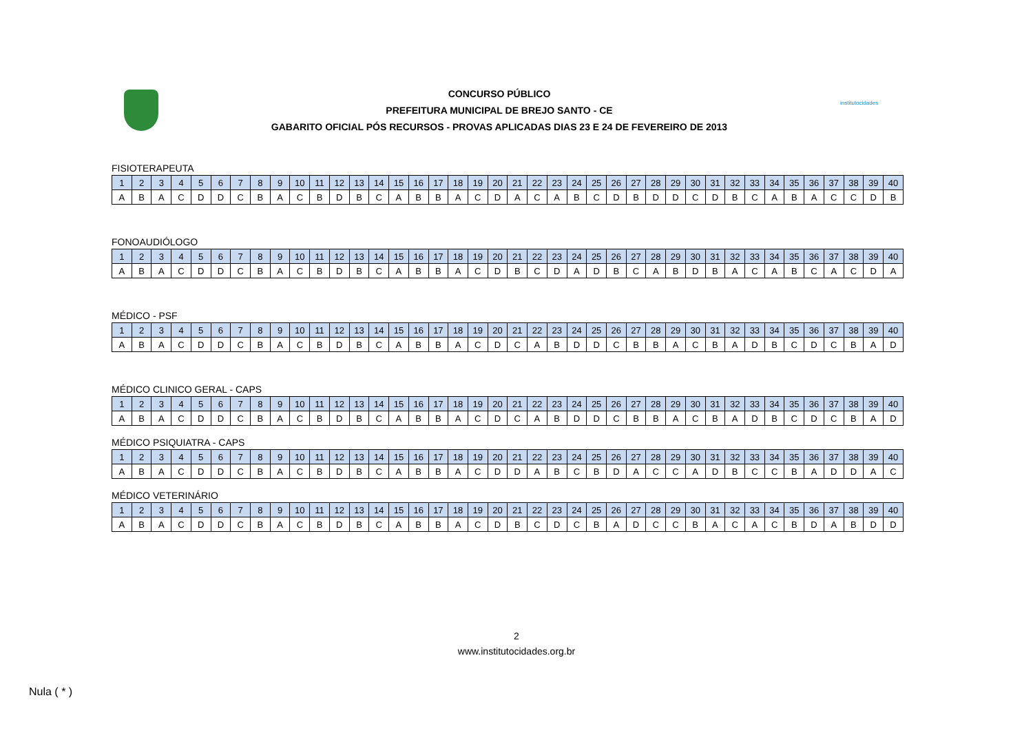CONCURSO PÚBLICO
PREFEITURA MUNICIPAL DE BREJO SANTO - CE
GABARITO OFICIAL PÓS RECURSOS - PROVAS APLICADAS DIAS 23 E 24 DE FEVEREIRO DE 2013
institutocidades
FISIOTERAPEUTA
| 1 | 2 | 3 | 4 | 5 | 6 | 7 | 8 | 9 | 10 | 11 | 12 | 13 | 14 | 15 | 16 | 17 | 18 | 19 | 20 | 21 | 22 | 23 | 24 | 25 | 26 | 27 | 28 | 29 | 30 | 31 | 32 | 33 | 34 | 35 | 36 | 37 | 38 | 39 | 40 |
| A | B | A | C | D | D | C | B | A | C | B | D | B | C | A | B | B | A | C | D | A | C | A | B | C | D | B | D | D | C | D | B | C | A | B | A | C | C | D | B |
FONOAUDIÓLOGO
| 1 | 2 | 3 | 4 | 5 | 6 | 7 | 8 | 9 | 10 | 11 | 12 | 13 | 14 | 15 | 16 | 17 | 18 | 19 | 20 | 21 | 22 | 23 | 24 | 25 | 26 | 27 | 28 | 29 | 30 | 31 | 32 | 33 | 34 | 35 | 36 | 37 | 38 | 39 | 40 |
| A | B | A | C | D | D | C | B | A | C | B | D | B | C | A | B | B | A | C | D | B | C | D | A | D | B | C | A | B | D | B | A | C | A | B | C | A | C | D | A |
MÉDICO - PSF
| 1 | 2 | 3 | 4 | 5 | 6 | 7 | 8 | 9 | 10 | 11 | 12 | 13 | 14 | 15 | 16 | 17 | 18 | 19 | 20 | 21 | 22 | 23 | 24 | 25 | 26 | 27 | 28 | 29 | 30 | 31 | 32 | 33 | 34 | 35 | 36 | 37 | 38 | 39 | 40 |
| A | B | A | C | D | D | C | B | A | C | B | D | B | C | A | B | B | A | C | D | C | A | B | D | D | C | B | B | A | C | B | A | D | B | C | D | C | B | A | D |
MÉDICO CLINICO GERAL - CAPS
| 1 | 2 | 3 | 4 | 5 | 6 | 7 | 8 | 9 | 10 | 11 | 12 | 13 | 14 | 15 | 16 | 17 | 18 | 19 | 20 | 21 | 22 | 23 | 24 | 25 | 26 | 27 | 28 | 29 | 30 | 31 | 32 | 33 | 34 | 35 | 36 | 37 | 38 | 39 | 40 |
| A | B | A | C | D | D | C | B | A | C | B | D | B | C | A | B | B | A | C | D | C | A | B | D | D | C | B | B | A | C | B | A | D | B | C | D | C | B | A | D |
MÉDICO PSIQUIATRA - CAPS
| 1 | 2 | 3 | 4 | 5 | 6 | 7 | 8 | 9 | 10 | 11 | 12 | 13 | 14 | 15 | 16 | 17 | 18 | 19 | 20 | 21 | 22 | 23 | 24 | 25 | 26 | 27 | 28 | 29 | 30 | 31 | 32 | 33 | 34 | 35 | 36 | 37 | 38 | 39 | 40 |
| A | B | A | C | D | D | C | B | A | C | B | D | B | C | A | B | B | A | C | D | D | A | B | C | B | D | A | C | C | A | D | B | C | C | B | A | D | D | A | C |
MÉDICO VETERINÁRIO
| 1 | 2 | 3 | 4 | 5 | 6 | 7 | 8 | 9 | 10 | 11 | 12 | 13 | 14 | 15 | 16 | 17 | 18 | 19 | 20 | 21 | 22 | 23 | 24 | 25 | 26 | 27 | 28 | 29 | 30 | 31 | 32 | 33 | 34 | 35 | 36 | 37 | 38 | 39 | 40 |
| A | B | A | C | D | D | C | B | A | C | B | D | B | C | A | B | B | A | C | D | B | C | D | C | B | A | D | C | C | B | A | C | A | C | B | D | A | B | D | D |
2
www.institutocidades.org.br
Nula ( * )